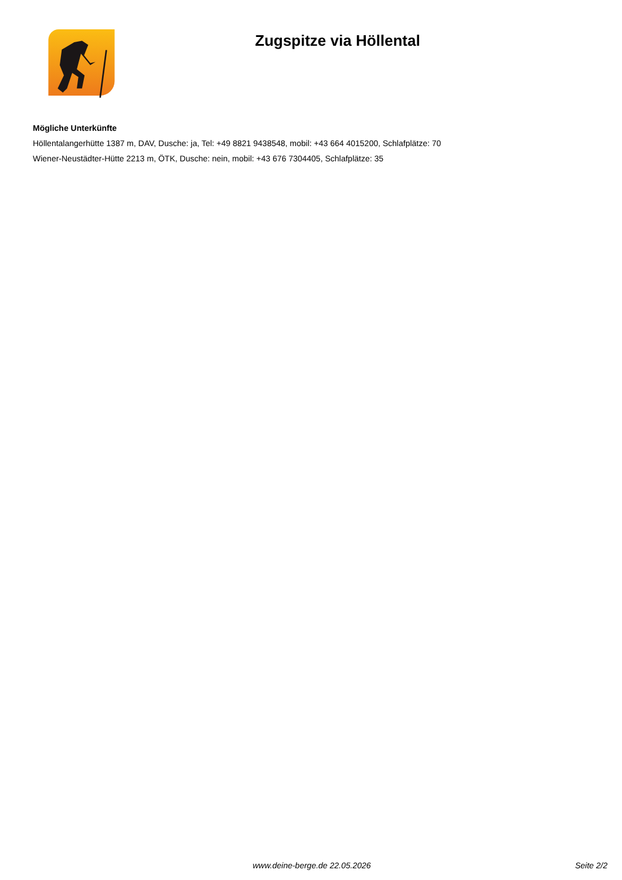Zugspitze via Höllental
Mögliche Unterkünfte
Höllentalangerhütte 1387 m, DAV, Dusche: ja, Tel: +49 8821 9438548, mobil: +43 664 4015200, Schlafplätze: 70
Wiener-Neustädter-Hütte 2213 m, ÖTK, Dusche: nein, mobil: +43 676 7304405, Schlafplätze: 35
www.deine-berge.de 22.05.2026 Seite 2/2